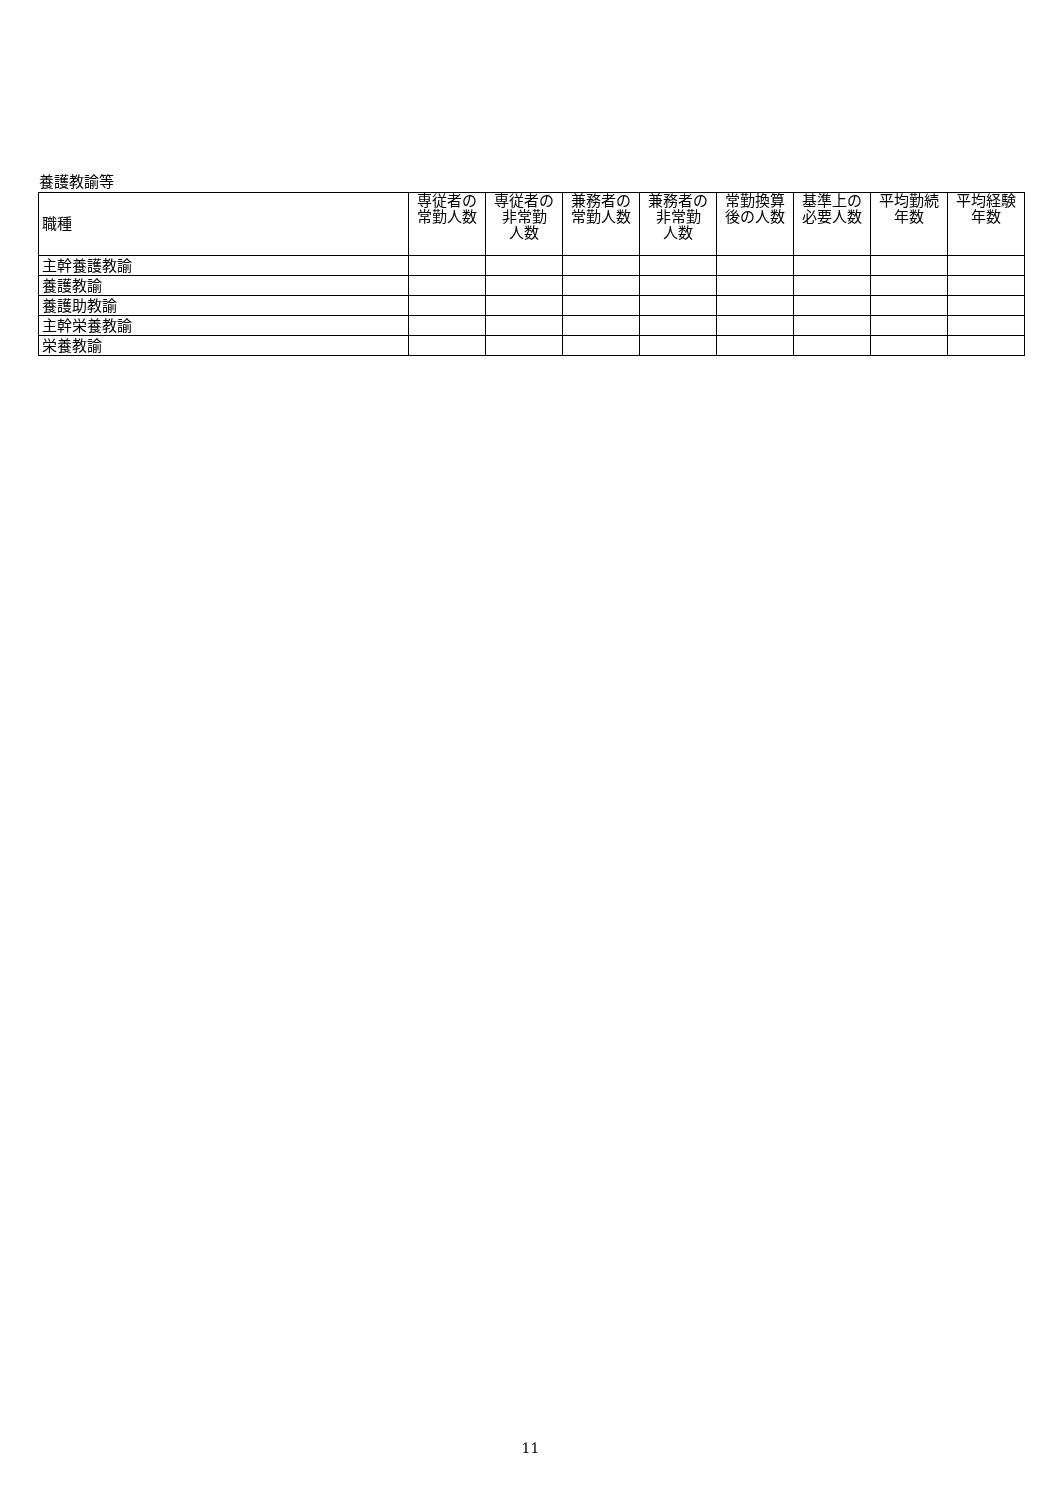養護教諭等
| 職種 | 専従者の 常勤人数 | 専従者の 非常勤 人数 | 兼務者の 常勤人数 | 兼務者の 非常勤 人数 | 常勤換算 後の人数 | 基準上の 必要人数 | 平均勤続 年数 | 平均経験 年数 |
| --- | --- | --- | --- | --- | --- | --- | --- | --- |
| 主幹養護教諭 | | | | | | | | |
| 養護教諭 | | | | | | | | |
| 養護助教諭 | | | | | | | | |
| 主幹栄養教諭 | | | | | | | | |
| 栄養教諭 | | | | | | | | |
11